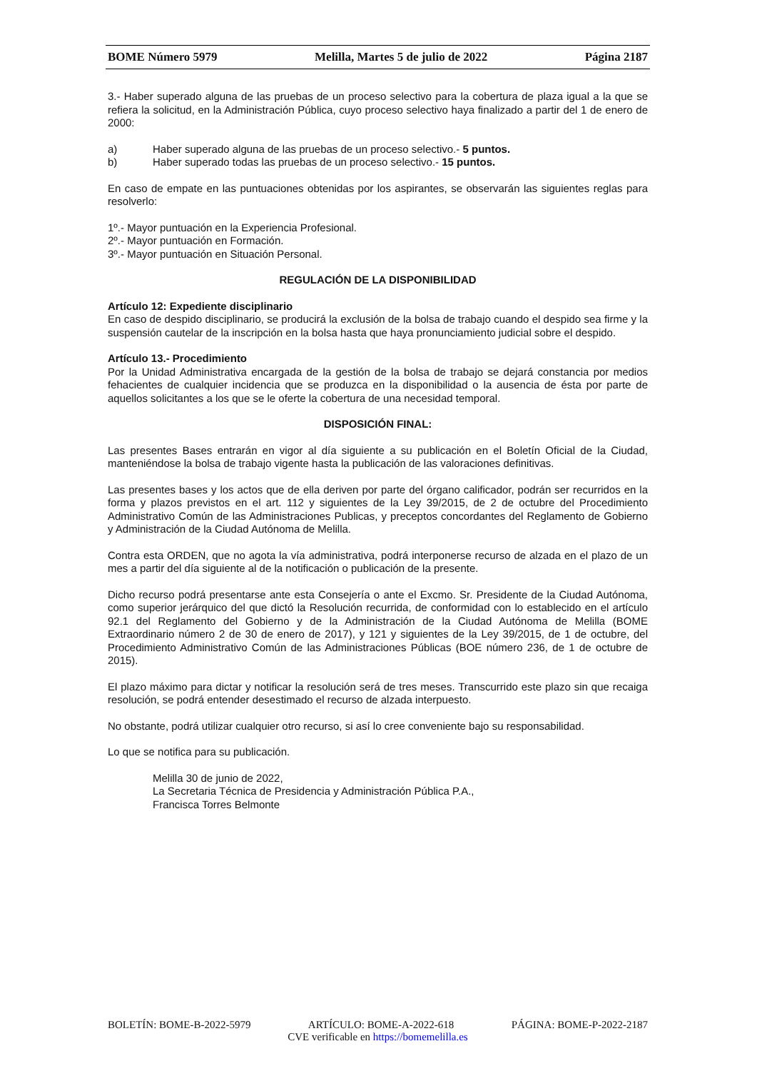BOME Número 5979 Melilla, Martes 5 de julio de 2022 Página 2187
3.- Haber superado alguna de las pruebas de un proceso selectivo para la cobertura de plaza igual a la que se refiera la solicitud, en la Administración Pública, cuyo proceso selectivo haya finalizado a partir del 1 de enero de 2000:
a) Haber superado alguna de las pruebas de un proceso selectivo.- 5 puntos.
b) Haber superado todas las pruebas de un proceso selectivo.- 15 puntos.
En caso de empate en las puntuaciones obtenidas por los aspirantes, se observarán las siguientes reglas para resolverlo:
1º.- Mayor puntuación en la Experiencia Profesional.
2º.- Mayor puntuación en Formación.
3º.- Mayor puntuación en Situación Personal.
REGULACIÓN DE LA DISPONIBILIDAD
Artículo 12: Expediente disciplinario
En caso de despido disciplinario, se producirá la exclusión de la bolsa de trabajo cuando el despido sea firme y la suspensión cautelar de la inscripción en la bolsa hasta que haya pronunciamiento judicial sobre el despido.
Artículo 13.- Procedimiento
Por la Unidad Administrativa encargada de la gestión de la bolsa de trabajo se dejará constancia por medios fehacientes de cualquier incidencia que se produzca en la disponibilidad o la ausencia de ésta por parte de aquellos solicitantes a los que se le oferte la cobertura de una necesidad temporal.
DISPOSICIÓN FINAL:
Las presentes Bases entrarán en vigor al día siguiente a su publicación en el Boletín Oficial de la Ciudad, manteniéndose la bolsa de trabajo vigente hasta la publicación de las valoraciones definitivas.
Las presentes bases y los actos que de ella deriven por parte del órgano calificador, podrán ser recurridos en la forma y plazos previstos en el art. 112 y siguientes de la Ley 39/2015, de 2 de octubre del Procedimiento Administrativo Común de las Administraciones Publicas, y preceptos concordantes del Reglamento de Gobierno y Administración de la Ciudad Autónoma de Melilla.
Contra esta ORDEN, que no agota la vía administrativa, podrá interponerse recurso de alzada en el plazo de un mes a partir del día siguiente al de la notificación o publicación de la presente.
Dicho recurso podrá presentarse ante esta Consejería o ante el Excmo. Sr. Presidente de la Ciudad Autónoma, como superior jerárquico del que dictó la Resolución recurrida, de conformidad con lo establecido en el artículo 92.1 del Reglamento del Gobierno y de la Administración de la Ciudad Autónoma de Melilla (BOME Extraordinario número 2 de 30 de enero de 2017), y 121 y siguientes de la Ley 39/2015, de 1 de octubre, del Procedimiento Administrativo Común de las Administraciones Públicas (BOE número 236, de 1 de octubre de 2015).
El plazo máximo para dictar y notificar la resolución será de tres meses. Transcurrido este plazo sin que recaiga resolución, se podrá entender desestimado el recurso de alzada interpuesto.
No obstante, podrá utilizar cualquier otro recurso, si así lo cree conveniente bajo su responsabilidad.
Lo que se notifica para su publicación.
Melilla 30 de junio de 2022,
La Secretaria Técnica de Presidencia y Administración Pública P.A.,
Francisca Torres Belmonte
BOLETÍN: BOME-B-2022-5979 ARTÍCULO: BOME-A-2022-618 PÁGINA: BOME-P-2022-2187
CVE verificable en https://bomemelilla.es